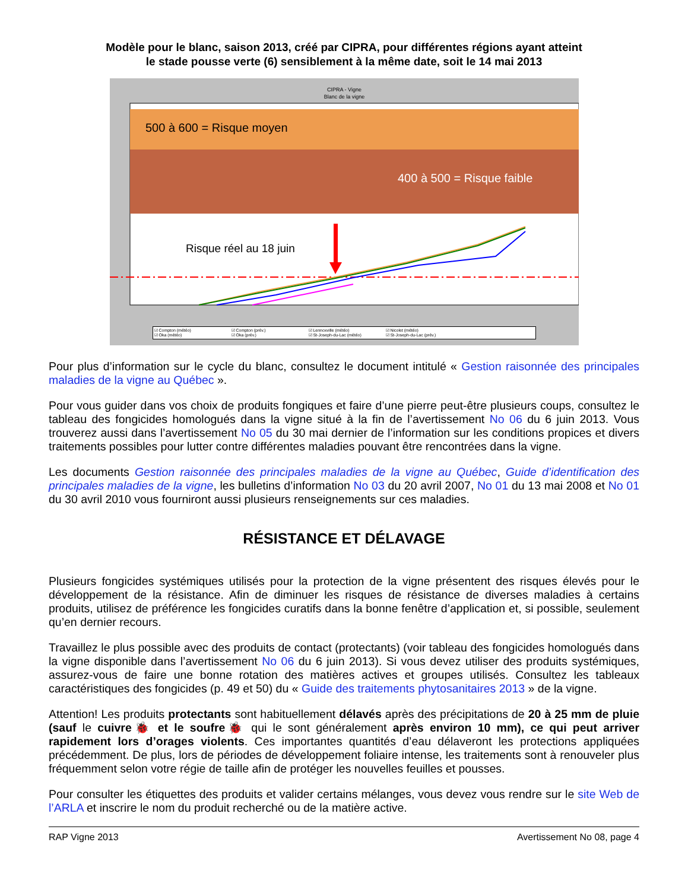Modèle pour le blanc, saison 2013, créé par CIPRA, pour différentes régions ayant atteint
le stade pousse verte (6) sensiblement à la même date, soit le 14 mai 2013
CIPRA - Vigne
Blanc de la vigne
500 à 600 = Risque moyen
400 à 500 = Risque faible
Risque réel au 18 juin
☑ Compton (météo) ☑ Compton (prév.) ☑ Lennoxville (météo) ☑ Nicolet (météo) ☑ Oka (météo) ☑ Oka (prév.) ☑ St-Joseph-du-Lac (météo) ☑ St-Joseph-du-Lac (prév.)
Pour plus d’information sur le cycle du blanc, consultez le document intitulé « Gestion raisonnée des principales maladies de la vigne au Québec ».
Pour vous guider dans vos choix de produits fongiques et faire d’une pierre peut-être plusieurs coups, consultez le tableau des fongicides homologués dans la vigne situé à la fin de l’avertissement No 06 du 6 juin 2013. Vous trouverez aussi dans l’avertissement No 05 du 30 mai dernier de l’information sur les conditions propices et divers traitements possibles pour lutter contre différentes maladies pouvant être rencontrées dans la vigne.
Les documents Gestion raisonnée des principales maladies de la vigne au Québec, Guide d’identification des principales maladies de la vigne, les bulletins d’information No 03 du 20 avril 2007, No 01 du 13 mai 2008 et No 01 du 30 avril 2010 vous fourniront aussi plusieurs renseignements sur ces maladies.
RÉSISTANCE ET DÉLAVAGE
Plusieurs fongicides systémiques utilisés pour la protection de la vigne présentent des risques élevés pour le développement de la résistance. Afin de diminuer les risques de résistance de diverses maladies à certains produits, utilisez de préférence les fongicides curatifs dans la bonne fenêtre d’application et, si possible, seulement qu’en dernier recours.
Travaillez le plus possible avec des produits de contact (protectants) (voir tableau des fongicides homologués dans la vigne disponible dans l’avertissement No 06 du 6 juin 2013). Si vous devez utiliser des produits systémiques, assurez-vous de faire une bonne rotation des matières actives et groupes utilisés. Consultez les tableaux caractéristiques des fongicides (p. 49 et 50) du « Guide des traitements phytosanitaires 2013 » de la vigne.
Attention! Les produits protectants sont habituellement délavés après des précipitations de 20 à 25 mm de pluie (sauf le cuivre🐞 et le soufre🐞 qui le sont généralement après environ 10 mm), ce qui peut arriver rapidement lors d’orages violents. Ces importantes quantités d’eau délaveront les protections appliquées précédemment. De plus, lors de périodes de développement foliaire intense, les traitements sont à renouveler plus fréquemment selon votre régie de taille afin de protéger les nouvelles feuilles et pousses.
Pour consulter les étiquettes des produits et valider certains mélanges, vous devez vous rendre sur le site Web de l’ARLA et inscrire le nom du produit recherché ou de la matière active.
RAP Vigne 2013 Avertissement No 08, page 4